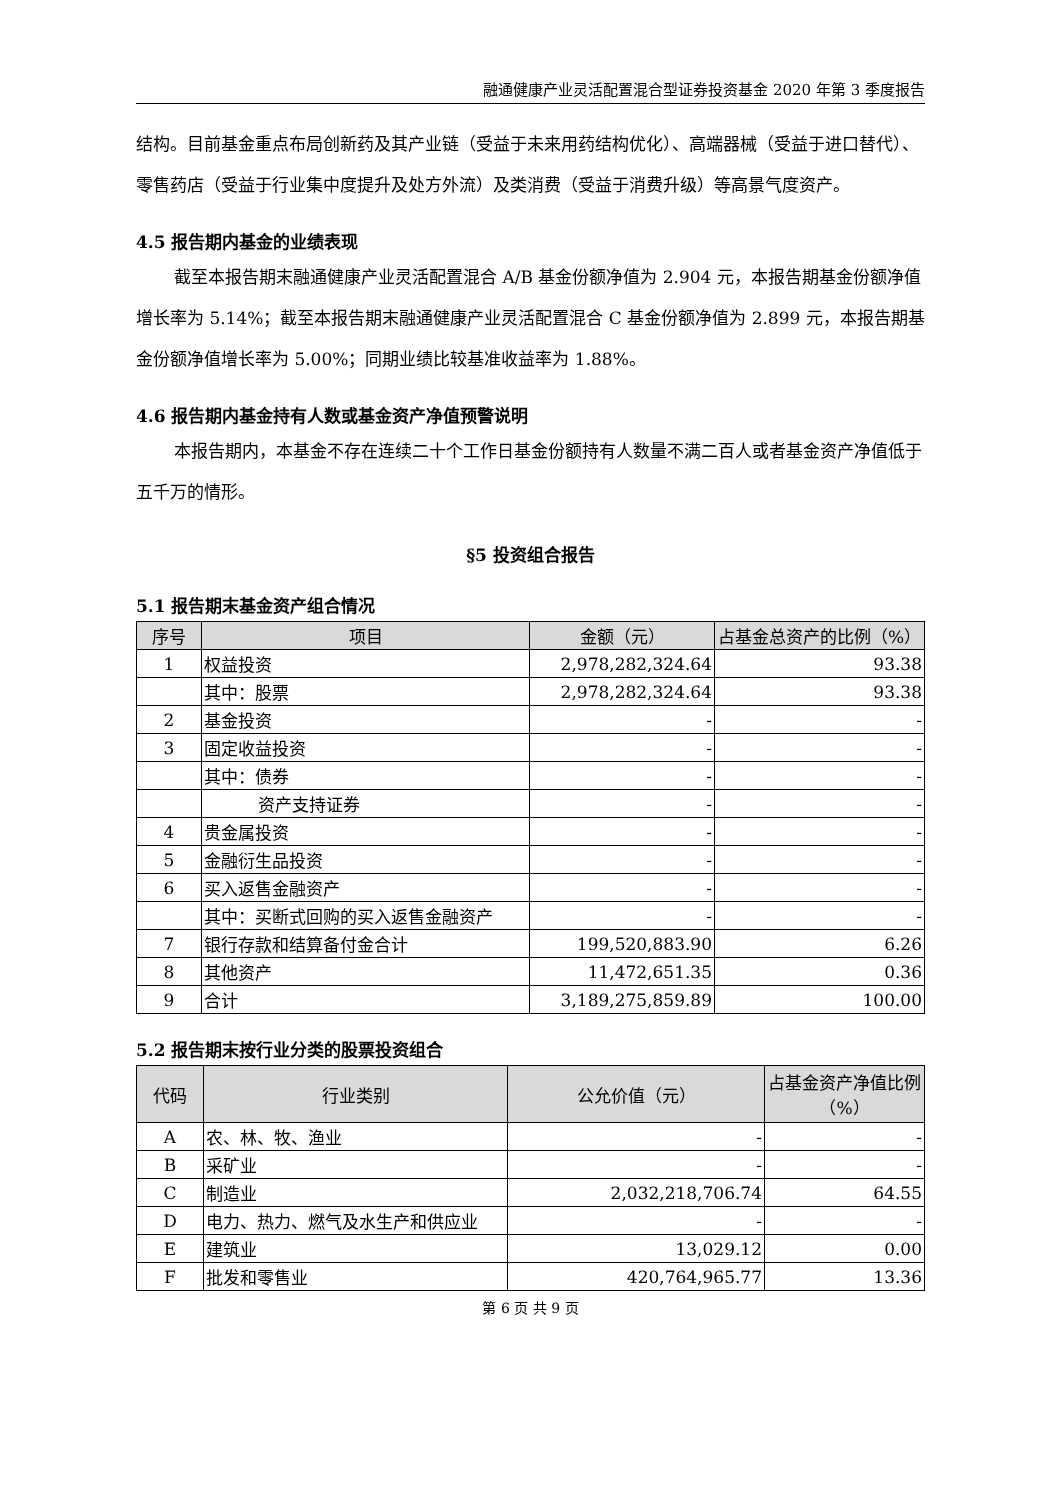融通健康产业灵活配置混合型证券投资基金 2020 年第 3 季度报告
结构。目前基金重点布局创新药及其产业链（受益于未来用药结构优化）、高端器械（受益于进口替代）、零售药店（受益于行业集中度提升及处方外流）及类消费（受益于消费升级）等高景气度资产。
4.5 报告期内基金的业绩表现
截至本报告期末融通健康产业灵活配置混合 A/B 基金份额净值为 2.904 元，本报告期基金份额净值增长率为 5.14%；截至本报告期末融通健康产业灵活配置混合 C 基金份额净值为 2.899 元，本报告期基金份额净值增长率为 5.00%；同期业绩比较基准收益率为 1.88%。
4.6 报告期内基金持有人数或基金资产净值预警说明
本报告期内，本基金不存在连续二十个工作日基金份额持有人数量不满二百人或者基金资产净值低于五千万的情形。
§5 投资组合报告
5.1 报告期末基金资产组合情况
| 序号 | 项目 | 金额（元） | 占基金总资产的比例（%） |
| --- | --- | --- | --- |
| 1 | 权益投资 | 2,978,282,324.64 | 93.38 |
| | 其中：股票 | 2,978,282,324.64 | 93.38 |
| 2 | 基金投资 | - | - |
| 3 | 固定收益投资 | - | - |
| | 其中：债券 | - | - |
| | 资产支持证券 | - | - |
| 4 | 贵金属投资 | - | - |
| 5 | 金融衍生品投资 | - | - |
| 6 | 买入返售金融资产 | - | - |
| | 其中：买断式回购的买入返售金融资产 | - | - |
| 7 | 银行存款和结算备付金合计 | 199,520,883.90 | 6.26 |
| 8 | 其他资产 | 11,472,651.35 | 0.36 |
| 9 | 合计 | 3,189,275,859.89 | 100.00 |
5.2 报告期末按行业分类的股票投资组合
| 代码 | 行业类别 | 公允价值（元） | 占基金资产净值比例（%） |
| --- | --- | --- | --- |
| A | 农、林、牧、渔业 | - | - |
| B | 采矿业 | - | - |
| C | 制造业 | 2,032,218,706.74 | 64.55 |
| D | 电力、热力、燃气及水生产和供应业 | - | - |
| E | 建筑业 | 13,029.12 | 0.00 |
| F | 批发和零售业 | 420,764,965.77 | 13.36 |
第 6 页 共 9 页